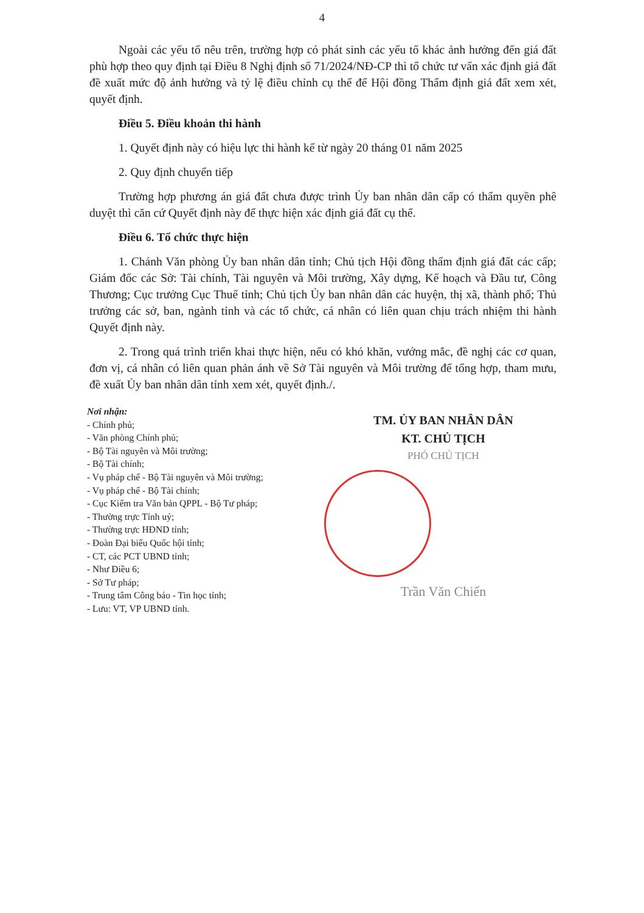4
Ngoài các yếu tố nêu trên, trường hợp có phát sinh các yếu tố khác ảnh hưởng đến giá đất phù hợp theo quy định tại Điều 8 Nghị định số 71/2024/NĐ-CP thì tổ chức tư vấn xác định giá đất đề xuất mức độ ảnh hưởng và tỷ lệ điều chỉnh cụ thể để Hội đồng Thẩm định giá đất xem xét, quyết định.
Điều 5. Điều khoản thi hành
1. Quyết định này có hiệu lực thi hành kể từ ngày 20 tháng 01 năm 2025
2. Quy định chuyển tiếp
Trường hợp phương án giá đất chưa được trình Ủy ban nhân dân cấp có thẩm quyền phê duyệt thì căn cứ Quyết định này để thực hiện xác định giá đất cụ thể.
Điều 6. Tổ chức thực hiện
1. Chánh Văn phòng Ủy ban nhân dân tỉnh; Chủ tịch Hội đồng thẩm định giá đất các cấp; Giám đốc các Sở: Tài chính, Tài nguyên và Môi trường, Xây dựng, Kế hoạch và Đầu tư, Công Thương; Cục trưởng Cục Thuế tỉnh; Chủ tịch Ủy ban nhân dân các huyện, thị xã, thành phố; Thủ trưởng các sở, ban, ngành tỉnh và các tổ chức, cá nhân có liên quan chịu trách nhiệm thi hành Quyết định này.
2. Trong quá trình triển khai thực hiện, nếu có khó khăn, vướng mắc, đề nghị các cơ quan, đơn vị, cá nhân có liên quan phản ánh về Sở Tài nguyên và Môi trường để tổng hợp, tham mưu, đề xuất Ủy ban nhân dân tỉnh xem xét, quyết định./.
Nơi nhận:
- Chính phủ;
- Văn phòng Chính phủ;
- Bộ Tài nguyên và Môi trường;
- Bộ Tài chính;
- Vụ pháp chế - Bộ Tài nguyên và Môi trường;
- Vụ pháp chế - Bộ Tài chính;
- Cục Kiểm tra Văn bản QPPL - Bộ Tư pháp;
- Thường trực Tỉnh uỷ;
- Thường trực HĐND tỉnh;
- Đoàn Đại biểu Quốc hội tỉnh;
- CT, các PCT UBND tỉnh;
- Như Điều 6;
- Sở Tư pháp;
- Trung tâm Công báo - Tin học tỉnh;
- Lưu: VT, VP UBND tỉnh.
TM. ỦY BAN NHÂN DÂN
KT. CHỦ TỊCH
PHÓ CHỦ TỊCH
Trần Văn Chiến